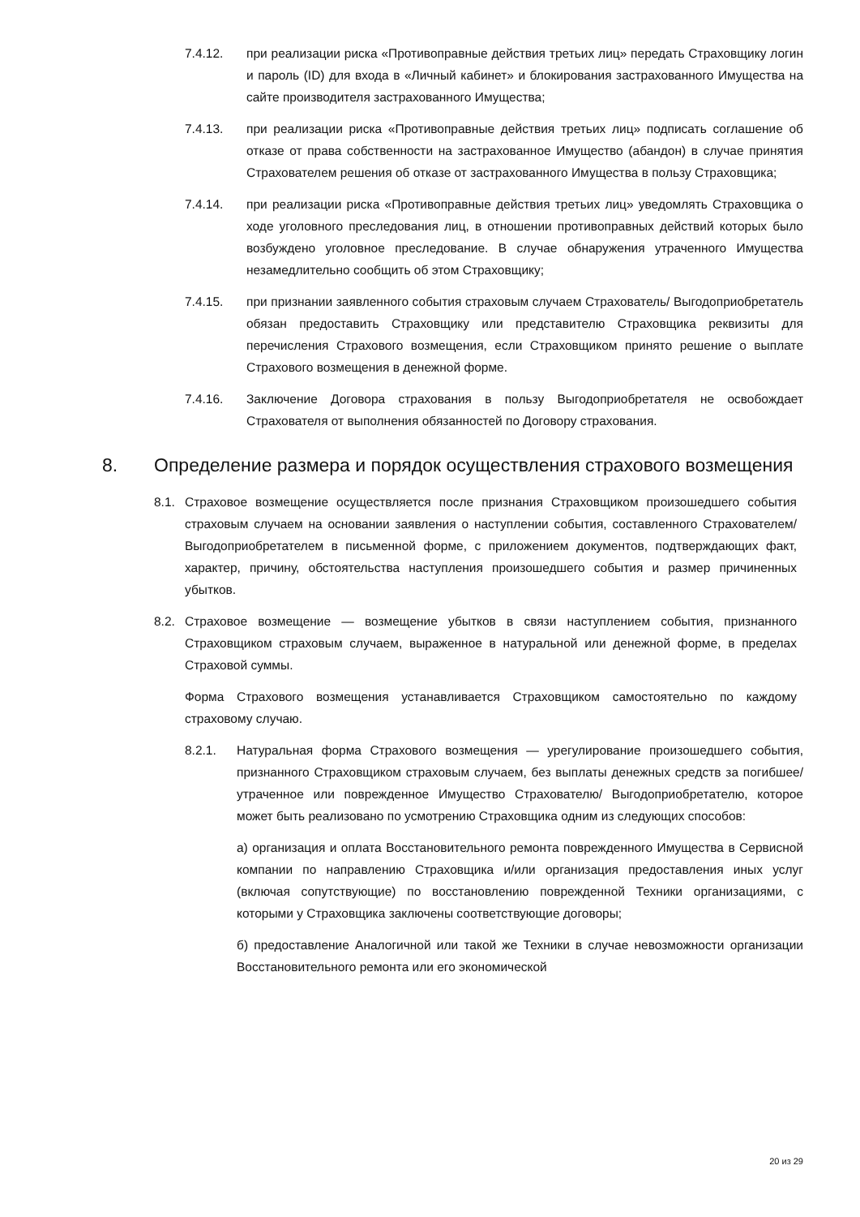7.4.12. при реализации риска «Противоправные действия третьих лиц» передать Страховщику логин и пароль (ID) для входа в «Личный кабинет» и блокирования застрахованного Имущества на сайте производителя застрахованного Имущества;
7.4.13. при реализации риска «Противоправные действия третьих лиц» подписать соглашение об отказе от права собственности на застрахованное Имущество (абандон) в случае принятия Страхователем решения об отказе от застрахованного Имущества в пользу Страховщика;
7.4.14. при реализации риска «Противоправные действия третьих лиц» уведомлять Страховщика о ходе уголовного преследования лиц, в отношении противоправных действий которых было возбуждено уголовное преследование. В случае обнаружения утраченного Имущества незамедлительно сообщить об этом Страховщику;
7.4.15. при признании заявленного события страховым случаем Страхователь/ Выгодоприобретатель обязан предоставить Страховщику или представителю Страховщика реквизиты для перечисления Страхового возмещения, если Страховщиком принято решение о выплате Страхового возмещения в денежной форме.
7.4.16. Заключение Договора страхования в пользу Выгодоприобретателя не освобождает Страхователя от выполнения обязанностей по Договору страхования.
8. Определение размера и порядок осуществления страхового возмещения
8.1. Страховое возмещение осуществляется после признания Страховщиком произошедшего события страховым случаем на основании заявления о наступлении события, составленного Страхователем/Выгодоприобретателем в письменной форме, с приложением документов, подтверждающих факт, характер, причину, обстоятельства наступления произошедшего события и размер причиненных убытков.
8.2. Страховое возмещение — возмещение убытков в связи наступлением события, признанного Страховщиком страховым случаем, выраженное в натуральной или денежной форме, в пределах Страховой суммы.
Форма Страхового возмещения устанавливается Страховщиком самостоятельно по каждому страховому случаю.
8.2.1. Натуральная форма Страхового возмещения — урегулирование произошедшего события, признанного Страховщиком страховым случаем, без выплаты денежных средств за погибшее/ утраченное или поврежденное Имущество Страхователю/ Выгодоприобретателю, которое может быть реализовано по усмотрению Страховщика одним из следующих способов:
а) организация и оплата Восстановительного ремонта поврежденного Имущества в Сервисной компании по направлению Страховщика и/или организация предоставления иных услуг (включая сопутствующие) по восстановлению поврежденной Техники организациями, с которыми у Страховщика заключены соответствующие договоры;
б) предоставление Аналогичной или такой же Техники в случае невозможности организации Восстановительного ремонта или его экономической
20 из 29